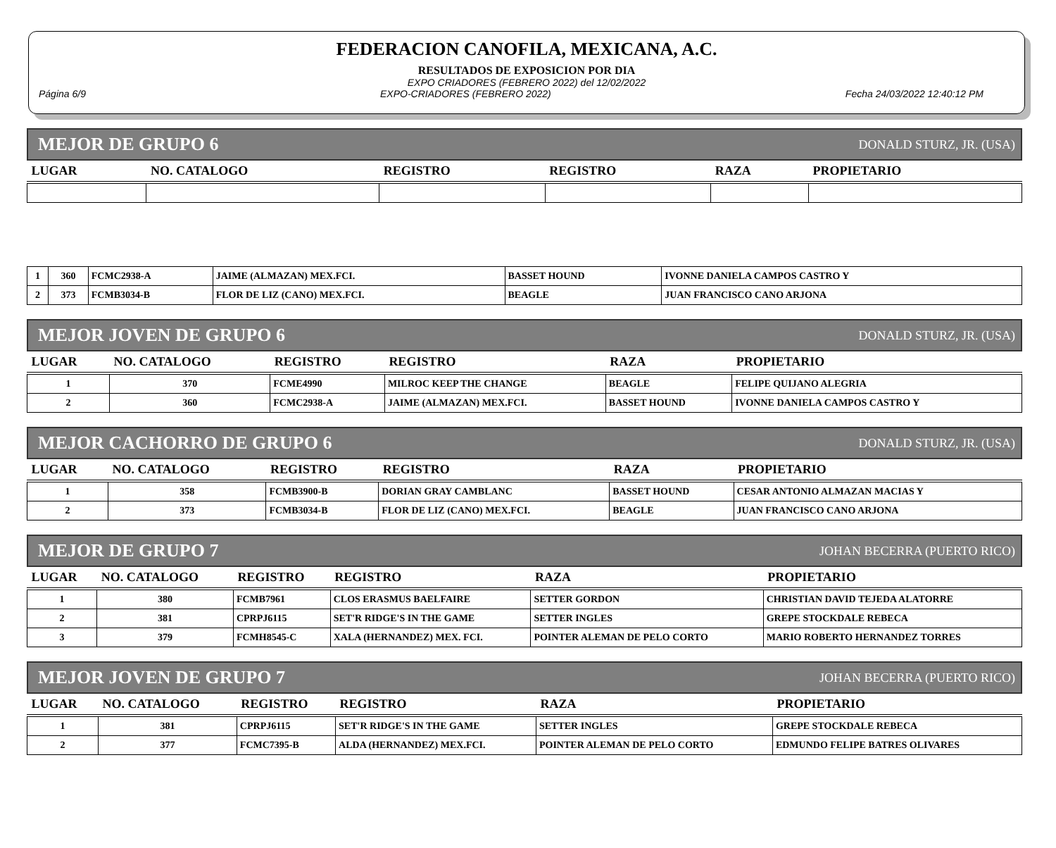FEDERACION CANOFILA, MEXICANA, A.C.
RESULTADOS DE EXPOSICION POR DIA
EXPO CRIADORES (FEBRERO 2022) del 12/02/2022
Página 6/9 EXPO-CRIADORES (FEBRERO 2022) Fecha 24/03/2022 12:40:12 PM
MEJOR DE GRUPO 6 DONALD STURZ, JR. (USA)
| LUGAR | NO. CATALOGO | REGISTRO | REGISTRO | RAZA | PROPIETARIO |
| --- | --- | --- | --- | --- | --- |
| 1 | 360 | FCMC2938-A | JAIME (ALMAZAN) MEX.FCI. | BASSET HOUND | IVONNE DANIELA CAMPOS CASTRO Y |
| 2 | 373 | FCMB3034-B | FLOR DE LIZ (CANO) MEX.FCI. | BEAGLE | JUAN FRANCISCO CANO ARJONA |
MEJOR JOVEN DE GRUPO 6 DONALD STURZ, JR. (USA)
| LUGAR | NO. CATALOGO | REGISTRO | REGISTRO | RAZA | PROPIETARIO |
| --- | --- | --- | --- | --- | --- |
| 1 | 370 | FCME4990 | MILROC KEEP THE CHANGE | BEAGLE | FELIPE QUIJANO ALEGRIA |
| 2 | 360 | FCMC2938-A | JAIME (ALMAZAN) MEX.FCI. | BASSET HOUND | IVONNE DANIELA CAMPOS CASTRO Y |
MEJOR CACHORRO DE GRUPO 6 DONALD STURZ, JR. (USA)
| LUGAR | NO. CATALOGO | REGISTRO | REGISTRO | RAZA | PROPIETARIO |
| --- | --- | --- | --- | --- | --- |
| 1 | 358 | FCMB3900-B | DORIAN GRAY CAMBLANC | BASSET HOUND | CESAR ANTONIO ALMAZAN MACIAS Y |
| 2 | 373 | FCMB3034-B | FLOR DE LIZ (CANO) MEX.FCI. | BEAGLE | JUAN FRANCISCO CANO ARJONA |
MEJOR DE GRUPO 7 JOHAN BECERRA (PUERTO RICO)
| LUGAR | NO. CATALOGO | REGISTRO | REGISTRO | RAZA | PROPIETARIO |
| --- | --- | --- | --- | --- | --- |
| 1 | 380 | FCMB7961 | CLOS ERASMUS BAELFAIRE | SETTER GORDON | CHRISTIAN DAVID TEJEDA ALATORRE |
| 2 | 381 | CPRPJ6115 | SET'R RIDGE'S IN THE GAME | SETTER INGLES | GREPE STOCKDALE REBECA |
| 3 | 379 | FCMH8545-C | XALA (HERNANDEZ) MEX. FCI. | POINTER ALEMAN DE PELO CORTO | MARIO ROBERTO HERNANDEZ TORRES |
MEJOR JOVEN DE GRUPO 7 JOHAN BECERRA (PUERTO RICO)
| LUGAR | NO. CATALOGO | REGISTRO | REGISTRO | RAZA | PROPIETARIO |
| --- | --- | --- | --- | --- | --- |
| 1 | 381 | CPRPJ6115 | SET'R RIDGE'S IN THE GAME | SETTER INGLES | GREPE STOCKDALE REBECA |
| 2 | 377 | FCMC7395-B | ALDA (HERNANDEZ) MEX.FCI. | POINTER ALEMAN DE PELO CORTO | EDMUNDO FELIPE BATRES OLIVARES |